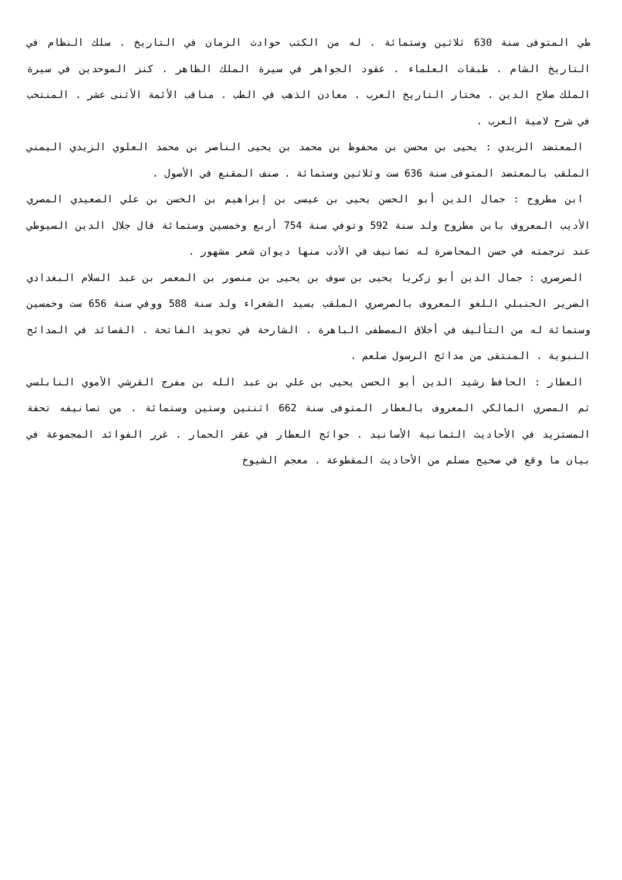طي المتوفى سنة 630 ثلاثين وستمائة . له من الكتب حوادث الزمان في التاريخ . سلك النظام في التاريخ الشام . طبقات العلماء . عقود الجواهر في سيرة الملك الظاهر . كنز الموحدين في سيرة الملك صلاح الدين . مختار التاريخ العرب . معادن الذهب في الطب . مناقب الأئمة الأثنى عشر . المنتخب في شرح لامية العرب .
المعتضد الزيدي : يحيى بن محسن بن محفوظ بن محمد بن يحيى الناصر بن محمد العلوي الزيدي اليمني الملقب بالمعتضد المتوفى سنة 636 ست وثلاثين وستمائة . صنف المقنع في الأصول .
ابن مطروح : جمال الدين أبو الحسن يحيى بن عيسى بن إبراهيم بن الحسن بن علي الصعيدي المصري الأديب المعروف بابن مطروح ولد سنة 592 وتوفي سنة 754 أربع وخمسين وستمائة قال جلال الدين السيوطي عند ترجمته في حسن المحاضرة له تصانيف في الأدب منها ديوان شعر مشهور .
الصرصري : جمال الدين أبو زكريا يحيى بن سوف بن يحيى بن منصور بن المعمر بن عبد السلام البغدادي الضرير الحنبلي اللغو المعروف بالصرصري الملقب بسيد الشعراء ولد سنة 588 ووفي سنة 656 ست وخمسين وستمائة له من التأليف في أخلاق المصطفى الباهرة . الشارحة في تجويد الفاتحة . القصائد في المدائح النبوية . المنتقى من مدائح الرسول صلعم .
العطار : الحافظ رشيد الدين أبو الحسن يحيى بن علي بن عبد الله بن مفرج القرشي الأموي النابلسي ثم المصري المالكي المعروف بالعطار المتوفى سنة 662 اثنتين وستين وستمائة . من تصانيفه تحفة المستزيد في الأحاديث الثمانية الأسانيد . حوائج العطار في عقر الحمار . غرر الفوائد المجموعة في بيان ما وقع في صحيح مسلم من الأحاديث المقطوعة . معجم الشيوخ